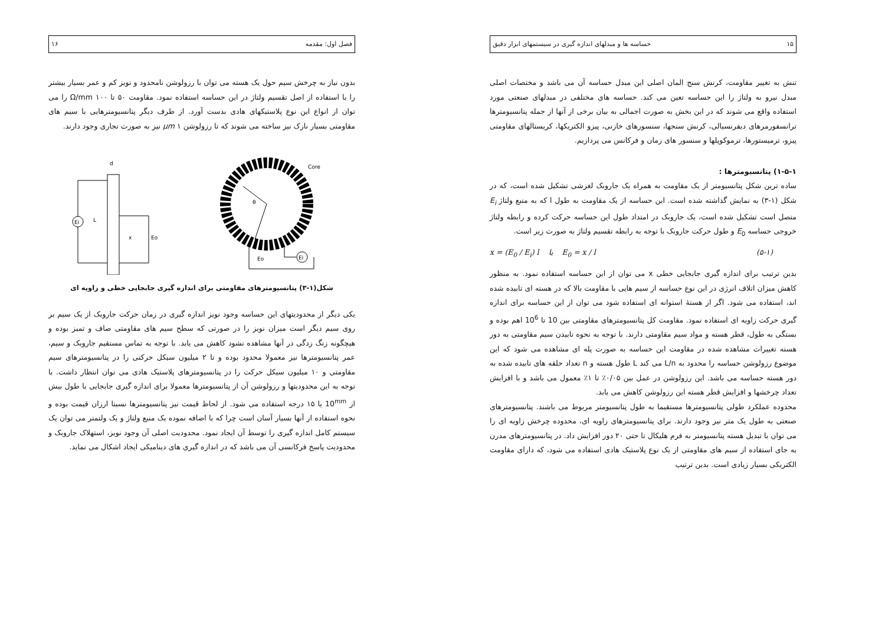۱۵ حساسه ها و مبدلهای اندازه گیری در سیستمهای ابزار دقیق
تنش به تغییر مقاومت، کرنش سنج المان اصلی این مبدل حساسه آن می باشد و مختصات اصلی مبدل نیرو به ولتاژ را این حساسه تعین می کند. حساسه های مختلفی در مبدلهای صنعتی مورد استفاده واقع می شوند که در این بخش به صورت اجمالی به بیان برخی از آنها از جمله پتانسیومترها ترانسفورمرهای دیفرنسیالی، کرنش سنجها، سنسورهای خازنی، پیزو الکتریکها، کریستالهای مقاومتی پیزو، ترمیستورها، ترموکوپلها و سنسور های زمان و فرکانس می پردازیم.
۱-۵-۱) پتانسیومترها :
ساده ترین شکل پتانسیومتر از یک مقاومت به همراه یک جاروبک لغزشی تشکیل شده است، که در شکل (۱-۳) به نمایش گذاشته شده است. این حساسه از یک مقاومت به طول l که به منبع ولتاژ E<sub>i</sub> متصل است تشکیل شده است، یک جاروبک در امتداد طول این حساسه حرکت کرده و رابطه ولتاژ خروجی حساسه E<sub>0</sub> و طول حرکت جاروبک با توجه به رابطه تقسیم ولتاژ به صورت زیر است.
(۵-۱) E<sub>0</sub> = x / l یا x = (E<sub>0</sub> / E<sub>i</sub>) l
بدین ترتیب برای اندازه گیری جابجایی خطی x می توان از این حساسه استفاده نمود. به منظور کاهش میزان اتلاف انرژی در این نوع حساسه از سیم هایی با مقاومت بالا که در هسته ای تابیده شده اند، استفاده می شود. اگر از هستهٔ استوانه ای استفاده شود می توان از این حساسه برای اندازه گیری حرکت زاویه ای استفاده نمود. مقاومت کل پتانسیومترهای مقاومتی بین 10 تا 10<sup>6</sup> اهم بوده و بستگی به طول، قطر هسته و مواد سیم مقاومتی دارند. با توجه به نحوه تابیدن سیم مقاومتی به دور هسته تغییرات مشاهده شده در مقاومت این حساسه به صورت پله ای مشاهده می شود که این موضوع رزولوشن حساسه را محدود به L/n می کند L طول هسته و n تعداد حلقه های تابیده شده به دور هسته حساسه می باشد. این رزولوشن در عمل بین ۰/۰۵٪ تا ۱٪ معمول می باشد و با افزایش تعداد چرخشها و افزایش قطر هسته این رزولوشن کاهش می یابد.
محدوده عملکرد طولی پتانسیومترها مستقیما به طول پتانسیومتر مربوط می باشند. پتانسیومترهای صنعتی به طول یک متر نیز وجود دارند. برای پتانسیومترهای زاویه ای، محدوده چرخش زاویه ای را می توان با تبدیل هسته پتانسیومتر به فرم هلیکال تا حتی ۲۰ دور افزایش داد. در پتانسیومترهای مدرن به جای استفاده از سیم های مقاومتی از یک نوع پلاستیک هادی استفاده می شود، که دارای مقاومت الکتریکی بسیار زیادی است. بدین ترتیب
فصل اول: مقدمه ۱۶
بدون نیاز به چرخش سیم حول یک هسته می توان با رزولوشن نامحدود و نویز کم و عمر بسیار بیشتر را با استفاده از اصل تقسیم ولتاژ در این حساسه استفاده نمود. مقاومت ۵۰ تا ۱۰۰ Ω/mm را می توان از انواع این نوع پلاستیکهای هادی بدست آورد. از طرف دیگر پتانسیومترهایی با سیم های مقاومتی بسیار نازک نیز ساخته می شوند که تا رزولوشن ۱ μm نیز به صورت تجاری وجود دارند.
Ei
L
x
Eo
d
Ei
Eo
Core
θ
شکل(۱-۳) پتانسیومترهای مقاومتی برای اندازه گیری جابجایی خطی و زاویه ای
یکی دیگر از محدودیتهای این حساسه وجود نویز اندازه گیری در زمان حرکت جاروبک از یک سیم بر روی سیم دیگر است میزان نویز را در صورتی که سطح سیم های مقاومتی صاف و تمیز بوده و هیچگونه زنگ زدگی در آنها مشاهده نشود کاهش می یابد. با توجه به تماس مستقیم جاروبک و سیم، عمر پتانسیومترها نیز معمولا محدود بوده و تا ۲ میلیون سیکل حرکتی را در پتانسیومترهای سیم مقاومتی و ۱۰ میلیون سیکل حرکت را در پتانسیومترهای پلاستیک هادی می توان انتظار داشت. با توجه به این محدودیتها و رزولوشن آن از پتانسیومترها معمولا برای اندازه گیری جابجایی با طول بیش از 10<sup>mm</sup> یا ۱۵ درجه استفاده می شود. از لحاظ قیمت نیز پتانسیومترها نسبتا ارزان قیمت بوده و نحوه استفاده از آنها بسیار آسان است چرا که با اضافه نموده یک منبع ولتاژ و یک ولتمتر می توان یک سیستم کامل اندازه گیری را توسط آن ایجاد نمود. محدودیت اصلی آن وجود نویز، استهلاک جاروبک و محدودیت پاسخ فرکانسی آن می باشد که در اندازه گیری های دینامیکی ایجاد اشکال می نماید.